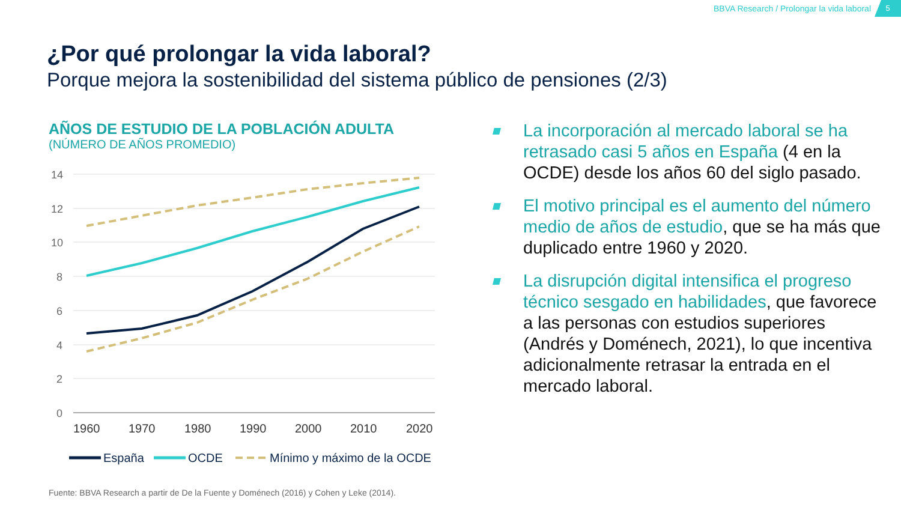BBVA Research / Prolongar la vida laboral
5
¿Por qué prolongar la vida laboral?
Porque mejora la sostenibilidad del sistema público de pensiones (2/3)
AÑOS DE ESTUDIO DE LA POBLACIÓN ADULTA
(NÚMERO DE AÑOS PROMEDIO)
14
12
10
8
6
4
2
0
1960
1970
1980
1990
2000
2010
2020
España
OCDE
Mínimo y máximo de la OCDE
Fuente: BBVA Research a partir de De la Fuente y Doménech (2016) y Cohen y Leke (2014).
La incorporación al mercado laboral se ha retrasado casi 5 años en España (4 en la OCDE) desde los años 60 del siglo pasado.
El motivo principal es el aumento del número medio de años de estudio, que se ha más que duplicado entre 1960 y 2020.
La disrupción digital intensifica el progreso técnico sesgado en habilidades, que favorece a las personas con estudios superiores (Andrés y Doménech, 2021), lo que incentiva adicionalmente retrasar la entrada en el mercado laboral.